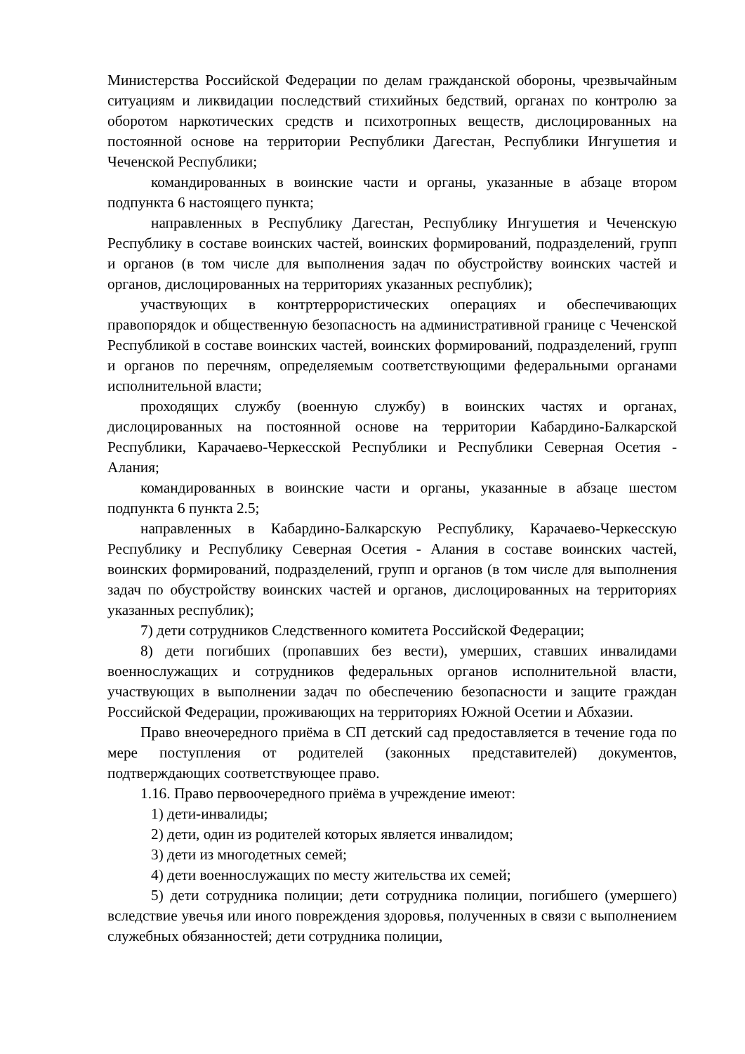Министерства Российской Федерации по делам гражданской обороны, чрезвычайным ситуациям и ликвидации последствий стихийных бедствий, органах по контролю за оборотом наркотических средств и психотропных веществ, дислоцированных на постоянной основе на территории Республики Дагестан, Республики Ингушетия и Чеченской Республики;
командированных в воинские части и органы, указанные в абзаце втором подпункта 6 настоящего пункта;
направленных в Республику Дагестан, Республику Ингушетия и Чеченскую Республику в составе воинских частей, воинских формирований, подразделений, групп и органов (в том числе для выполнения задач по обустройству воинских частей и органов, дислоцированных на территориях указанных республик);
участвующих в контртеррористических операциях и обеспечивающих правопорядок и общественную безопасность на административной границе с Чеченской Республикой в составе воинских частей, воинских формирований, подразделений, групп и органов по перечням, определяемым соответствующими федеральными органами исполнительной власти;
проходящих службу (военную службу) в воинских частях и органах, дислоцированных на постоянной основе на территории Кабардино-Балкарской Республики, Карачаево-Черкесской Республики и Республики Северная Осетия - Алания;
командированных в воинские части и органы, указанные в абзаце шестом подпункта 6 пункта 2.5;
направленных в Кабардино-Балкарскую Республику, Карачаево-Черкесскую Республику и Республику Северная Осетия - Алания в составе воинских частей, воинских формирований, подразделений, групп и органов (в том числе для выполнения задач по обустройству воинских частей и органов, дислоцированных на территориях указанных республик);
7) дети сотрудников Следственного комитета Российской Федерации;
8) дети погибших (пропавших без вести), умерших, ставших инвалидами военнослужащих и сотрудников федеральных органов исполнительной власти, участвующих в выполнении задач по обеспечению безопасности и защите граждан Российской Федерации, проживающих на территориях Южной Осетии и Абхазии.
Право внеочередного приёма в СП детский сад предоставляется в течение года по мере поступления от родителей (законных представителей) документов, подтверждающих соответствующее право.
1.16. Право первоочередного приёма в учреждение имеют:
1) дети-инвалиды;
2) дети, один из родителей которых является инвалидом;
3) дети из многодетных семей;
4) дети военнослужащих по месту жительства их семей;
5) дети сотрудника полиции; дети сотрудника полиции, погибшего (умершего) вследствие увечья или иного повреждения здоровья, полученных в связи с выполнением служебных обязанностей; дети сотрудника полиции,